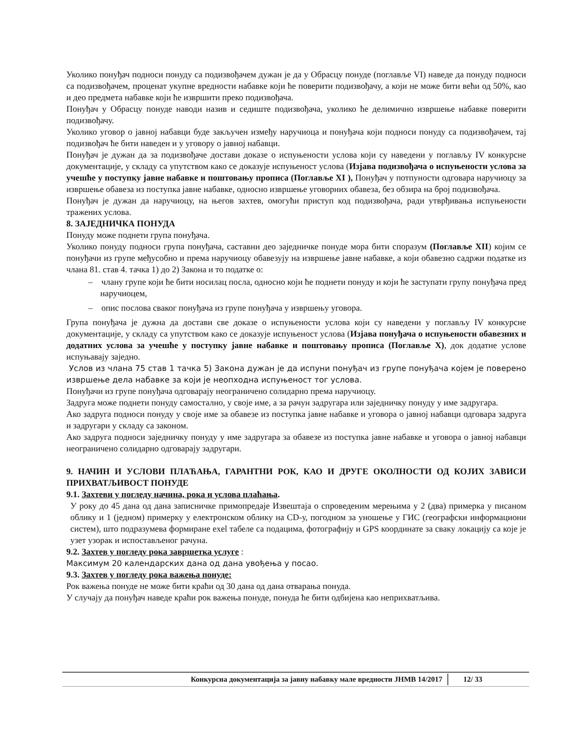Уколико понуђач подноси понуду са подизвођачем дужан је да у Обрасцу понуде (поглавље VI) наведе да понуду подноси са подизвођачем, проценат укупне вредности набавке који ће поверити подизвођачу, а који не може бити већи од 50%, као и део предмета набавке који ће извршити преко подизвођача.
Понуђач у Обрасцу понуде наводи назив и седиште подизвођача, уколико ће делимично извршење набавке поверити подизвођачу.
Уколико уговор о јавној набавци буде закључен између наручиоца и понуђача који подноси понуду са подизвођачем, тај подизвођач ће бити наведен и у уговору о јавној набавци.
Понуђач је дужан да за подизвођаче достави доказе о испуњености услова који су наведени у поглављу IV конкурсне документације, у складу са упутством како се доказује испуњеност услова (Изјава подизвођача о испуњености услова за учешће у поступку јавне набавке и поштовању прописа (Поглавље XI ), Понуђач у потпуности одговара наручиоцу за извршење обавеза из поступка јавне набавке, односно извршење уговорних обавеза, без обзира на број подизвођача.
Понуђач је дужан да наручиоцу, на његов захтев, омогући приступ код подизвођача, ради утврђивања испуњености тражених услова.
8. ЗАЈЕДНИЧКА ПОНУДА
Понуду може поднети група понуђача.
Уколико понуду подноси група понуђача, саставни део заједничке понуде мора бити споразум (Поглавље XII) којим се понуђачи из групе међусобно и према наручиоцу обавезују на извршење јавне набавке, а који обавезно садржи податке из члана 81. став 4. тачка 1) до 2) Закона и то податке о:
– члану групе који ће бити носилац посла, односно који ће поднети понуду и који ће заступати групу понуђача пред наручиоцем,
– опис послова сваког понуђача из групе понуђача у извршењу уговора.
Група понуђача је дужна да достави све доказе о испуњености услова који су наведени у поглављу IV конкурсне документације, у складу са упутством како се доказује испуњеност услова (Изјава понуђача о испуњености обавезних и додатних услова за учешће у поступку јавне набавке и поштовању прописа (Поглавље X), док додатне услове испуњавају заједно.
Услов из члана 75 став 1 тачка 5) Закона дужан је да испуни понуђач из групе понуђача којем је поверено извршење дела набавке за који је неопходна испуњеност тог услова.
Понуђачи из групе понуђача одговарају неограничено солидарно према наручиоцу.
Задруга може поднети понуду самостално, у своје име, а за рачун задругара или заједничку понуду у име задругара.
Ако задруга подноси понуду у своје име за обавезе из поступка јавне набавке и уговора о јавној набавци одговара задруга и задругари у складу са законом.
Ако задруга подноси заједничку понуду у име задругара за обавезе из поступка јавне набавке и уговора о јавној набавци неограничено солидарно одговарају задругари.
9. НАЧИН И УСЛОВИ ПЛАЋАЊА, ГАРАНТНИ РОК, КАО И ДРУГЕ ОКОЛНОСТИ ОД КОЈИХ ЗАВИСИ ПРИХВАТЉИВОСТ ПОНУДЕ
9.1. Захтеви у погледу начина, рока и услова плаћања.
У року до 45 дана од дана записничке примопредаје Извештаја о спроведеним мерењима у 2 (два) примерка у писаном облику и 1 (једном) примерку у електронском облику на CD-у, погодном за уношење у ГИС (географски информациони систем), што подразумева формиране exel табеле са подацима, фотографију и GPS координате за сваку локацију са које је узет узорак и испостављеног рачуна.
9.2. Захтев у погледу рока завршетка услуге :
Максимум 20 календарских дана од дана увођења у посао.
9.3. Захтев у погледу рока важења понуде:
Рок важења понуде не може бити краћи од 30 дана од дана отварања понуда.
У случају да понуђач наведе краћи рок важења понуде, понуда ће бити одбијена као неприхватљива.
Конкурсна документација за јавну набавку мале вредности ЈНМВ 14/2017 12/ 33